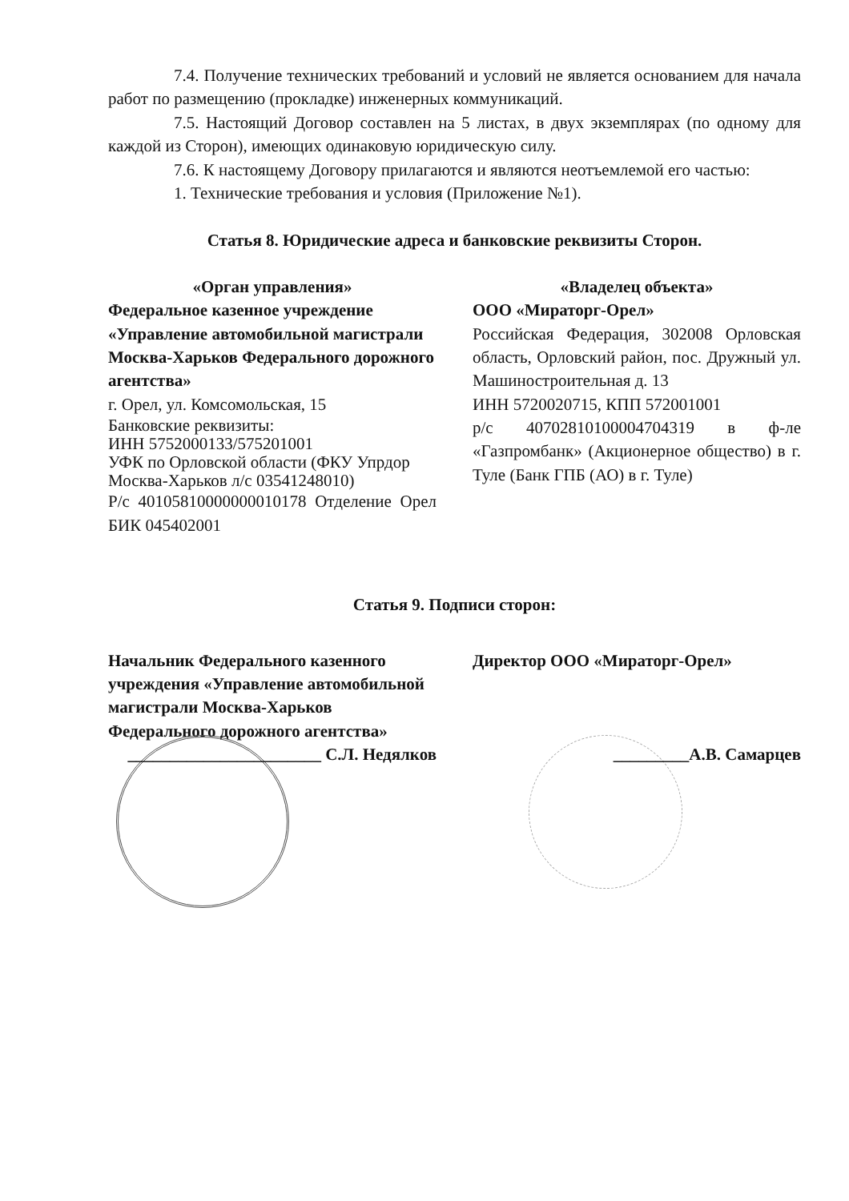7.4. Получение технических требований и условий не является основанием для начала работ по размещению (прокладке) инженерных коммуникаций.
7.5. Настоящий Договор составлен на 5 листах, в двух экземплярах (по одному для каждой из Сторон), имеющих одинаковую юридическую силу.
7.6. К настоящему Договору прилагаются и являются неотъемлемой его частью:
1. Технические требования и условия (Приложение №1).
Статья 8. Юридические адреса и банковские реквизиты Сторон.
«Орган управления»
Федеральное казенное учреждение «Управление автомобильной магистрали Москва-Харьков Федерального дорожного агентства»
г. Орел, ул. Комсомольская, 15
Банковские реквизиты:
ИНН 5752000133/575201001
УФК по Орловской области (ФКУ Упрдор Москва-Харьков л/с 03541248010)
Р/с 40105810000000010178 Отделение Орел БИК 045402001
«Владелец объекта»
ООО «Мираторг-Орел»
Российская Федерация, 302008 Орловская область, Орловский район, пос. Дружный ул. Машиностроительная д. 13
ИНН 5720020715, КПП 572001001
р/с 40702810100004704319 в ф-ле «Газпромбанк» (Акционерное общество) в г. Туле (Банк ГПБ (АО) в г. Туле)
Статья 9. Подписи сторон:
Начальник Федерального казенного учреждения «Управление автомобильной магистрали Москва-Харьков Федерального дорожного агентства»
Директор ООО «Мираторг-Орел»
_______________________ С.Л. Недялков
_________А.В. Самарцев